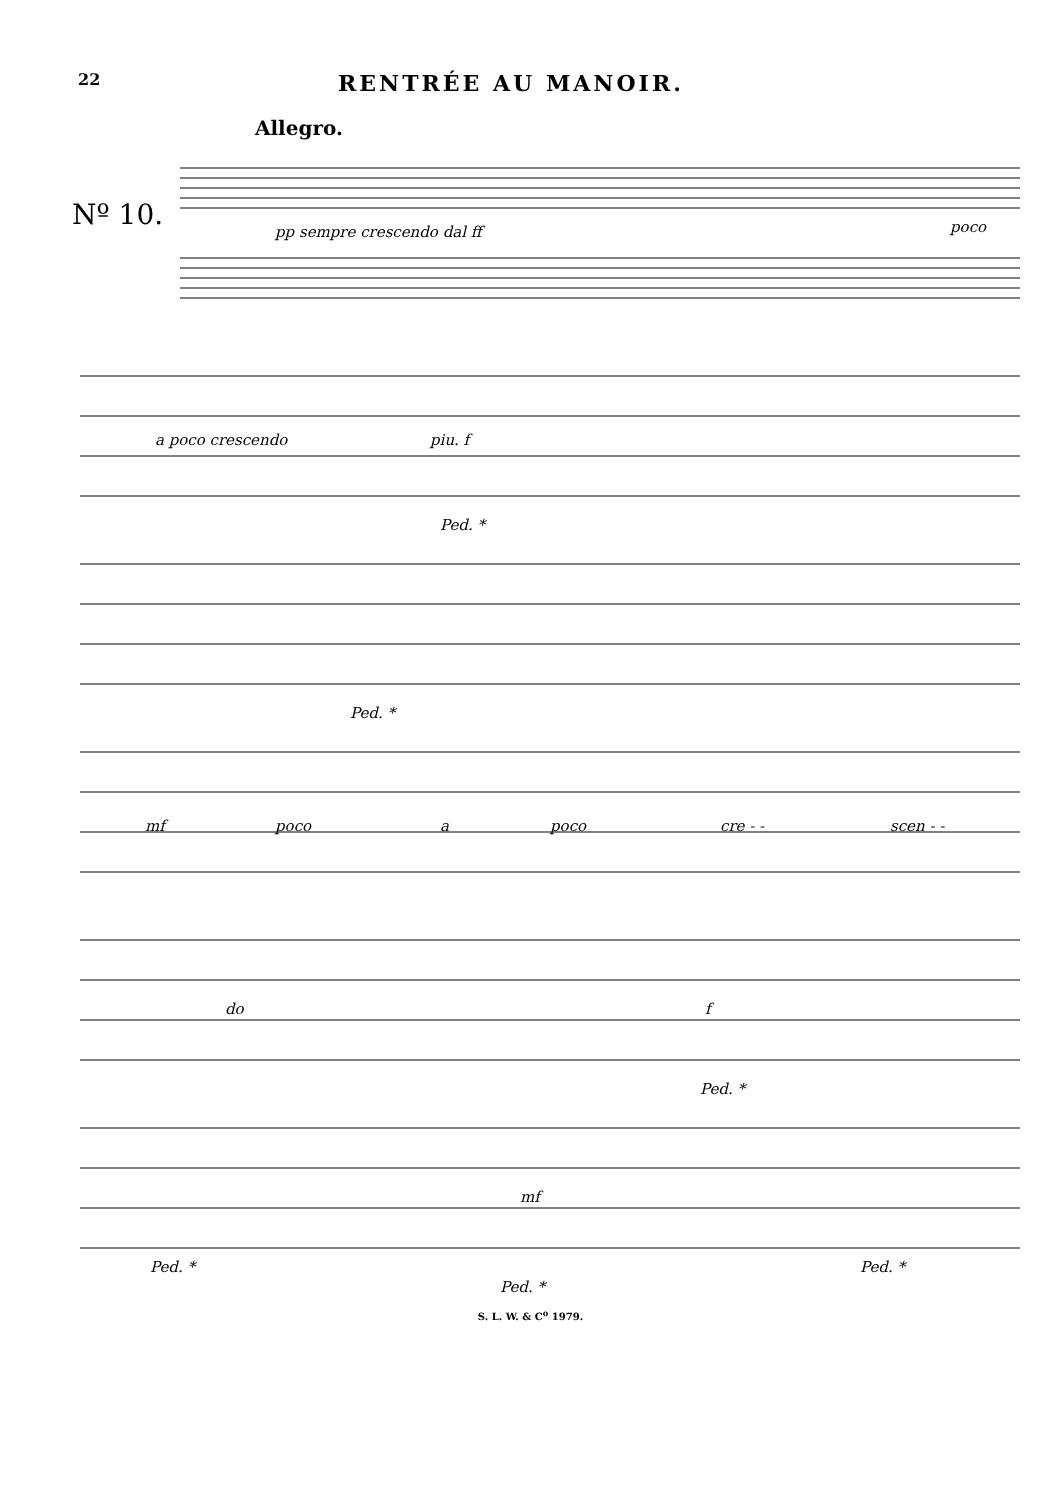22
RENTRÉE AU MANOIR.
Allegro.
Nº 10.
pp sempre crescendo dal ff poco
a poco crescendo piu. f
Ped. *
Ped. *
mf poco a poco cre - - scen - -
do f
Ped. *
mf
Ped. *
Ped. *
Ped. *
S. L. W. & C<sup>o</sup> 1979.